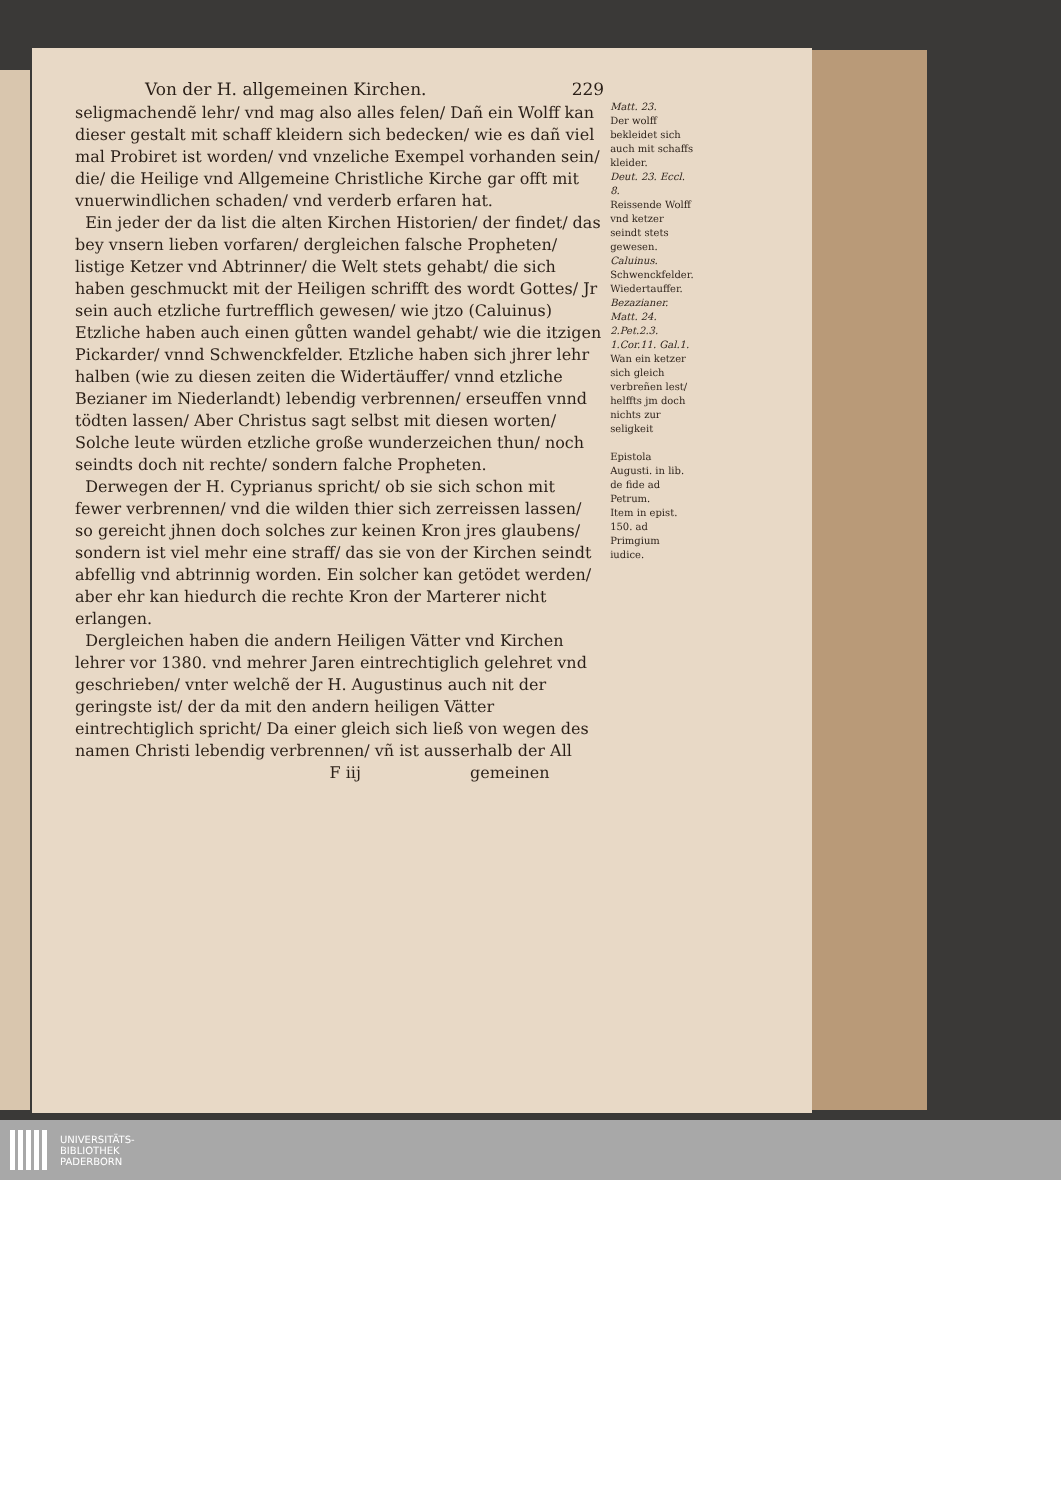Von der H. allgemeinen Kirchen. 229
seligmachendẽ lehr/ vnd mag also alles felen/ Dañ ein Wolff kan dieser gestalt mit schaff kleidern sich bedecken/ wie es dañ viel mal Probiret ist worden/ vnd vnzeliche Exempel vorhanden sein/ die/ die Heilige vnd Allgemeine Christliche Kirche gar offt mit vnuerwindlichen schaden/ vnd verderb erfaren hat.
Ein jeder der da list die alten Kirchen Historien/ der findet/ das bey vnsern lieben vorfaren/ dergleichen falsche Propheten/ listige Ketzer vnd Abtrinner/ die Welt stets gehabt/ die sich haben geschmuckt mit der Heiligen schrifft des wordt Gottes/ Jr sein auch etzliche furtrefflich gewesen/ wie jtzo (Caluinus) Etzliche haben auch einen gůtten wandel gehabt/ wie die itzigen Pickarder/ vnnd Schwenckfelder. Etzliche haben sich jhrer lehr halben (wie zu diesen zeiten die Widertäuffer/ vnnd etzliche Bezianer im Niederlandt) lebendig verbrennen/ erseuffen vnnd tödten lassen/ Aber Christus sagt selbst mit diesen worten/ Solche leute würden etzliche große wunderzeichen thun/ noch seindts doch nit rechte/ sondern falche Propheten.
Derwegen der H. Cyprianus spricht/ ob sie sich schon mit fewer verbrennen/ vnd die wilden thier sich zerreissen lassen/ so gereicht jhnen doch solches zur keinen Kron jres glaubens/ sondern ist viel mehr eine straff/ das sie von der Kirchen seindt abfellig vnd abtrinnig worden. Ein solcher kan getödet werden/ aber ehr kan hiedurch die rechte Kron der Marterer nicht erlangen.
Dergleichen haben die andern Heiligen Vätter vnd Kirchen lehrer vor 1380. vnd mehrer Jaren eintrechtiglich gelehret vnd geschrieben/ vnter welchẽ der H. Augustinus auch nit der geringste ist/ der da mit den andern heiligen Vätter eintrechtiglich spricht/ Da einer gleich sich ließ von wegen des namen Christi lebendig verbrennen/ vñ ist ausserhalb der All
F iij gemeinen
Matt. 23.
Der wolff bekleidet sich auch mit schaffs kleider.
Deut. 23. Eccl. 8.
Reissende Wolff vnd ketzer seindt stets gewesen.
Caluinus.
Schwenckfelder.
Wiedertauffer.
Bezazianer.
Matt. 24. 2.Pet.2.3. 1.Cor.11. Gal.1.
Wan ein ketzer sich gleich verbreñen lest/ helffts jm doch nichts zur seligkeit
Epistola Augusti. in lib. de fide ad Petrum.
Item in epist. 150. ad Primgium iudice.
UNIVERSITÄTS-
BIBLIOTHEK
PADERBORN